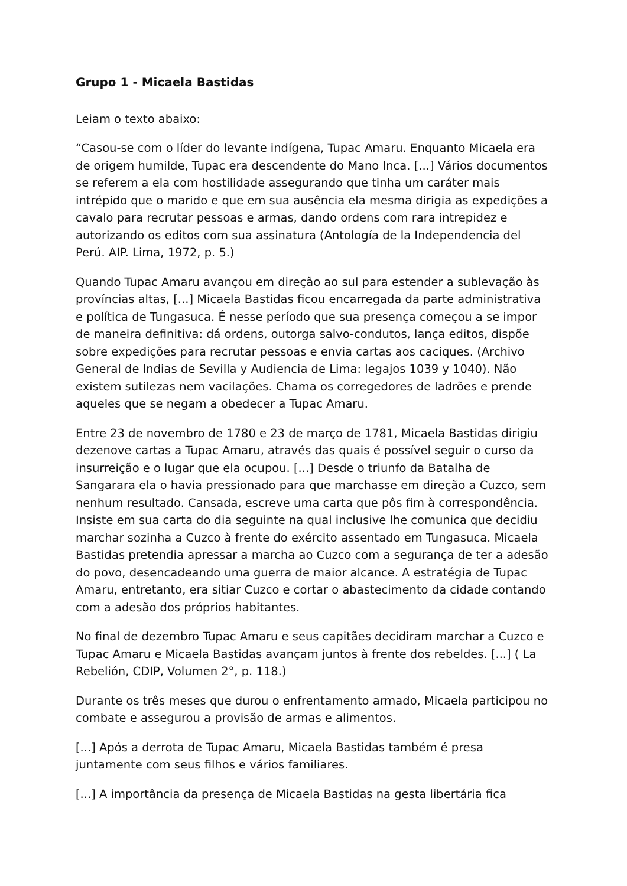Grupo 1 - Micaela Bastidas
Leiam o texto abaixo:
“Casou-se com o líder do levante indígena, Tupac Amaru. Enquanto Micaela era de origem humilde, Tupac era descendente do Mano Inca. [...] Vários documentos se referem a ela com hostilidade assegurando que tinha um caráter mais intrépido que o marido e que em sua ausência ela mesma dirigia as expedições a cavalo para recrutar pessoas e armas, dando ordens com rara intrepidez e autorizando os editos com sua assinatura (Antología de la Independencia del Perú. AIP. Lima, 1972, p. 5.)
Quando Tupac Amaru avançou em direção ao sul para estender a sublevação às províncias altas, [...] Micaela Bastidas ficou encarregada da parte administrativa e política de Tungasuca. É nesse período que sua presença começou a se impor de maneira definitiva: dá ordens, outorga salvo-condutos, lança editos, dispõe sobre expedições para recrutar pessoas e envia cartas aos caciques. (Archivo General de Indias de Sevilla y Audiencia de Lima: legajos 1039 y 1040). Não existem sutilezas nem vacilações. Chama os corregedores de ladrões e prende aqueles que se negam a obedecer a Tupac Amaru.
Entre 23 de novembro de 1780 e 23 de março de 1781, Micaela Bastidas dirigiu dezenove cartas a Tupac Amaru, através das quais é possível seguir o curso da insurreição e o lugar que ela ocupou. [...] Desde o triunfo da Batalha de Sangarara ela o havia pressionado para que marchasse em direção a Cuzco, sem nenhum resultado. Cansada, escreve uma carta que pôs fim à correspondência. Insiste em sua carta do dia seguinte na qual inclusive lhe comunica que decidiu marchar sozinha a Cuzco à frente do exército assentado em Tungasuca. Micaela Bastidas pretendia apressar a marcha ao Cuzco com a segurança de ter a adesão do povo, desencadeando uma guerra de maior alcance. A estratégia de Tupac Amaru, entretanto, era sitiar Cuzco e cortar o abastecimento da cidade contando com a adesão dos próprios habitantes.
No final de dezembro Tupac Amaru e seus capitães decidiram marchar a Cuzco e Tupac Amaru e Micaela Bastidas avançam juntos à frente dos rebeldes. [...] ( La Rebelión, CDIP, Volumen 2°, p. 118.)
Durante os três meses que durou o enfrentamento armado, Micaela participou no combate e assegurou a provisão de armas e alimentos.
[...] Após a derrota de Tupac Amaru, Micaela Bastidas também é presa juntamente com seus filhos e vários familiares.
[...] A importância da presença de Micaela Bastidas na gesta libertária fica